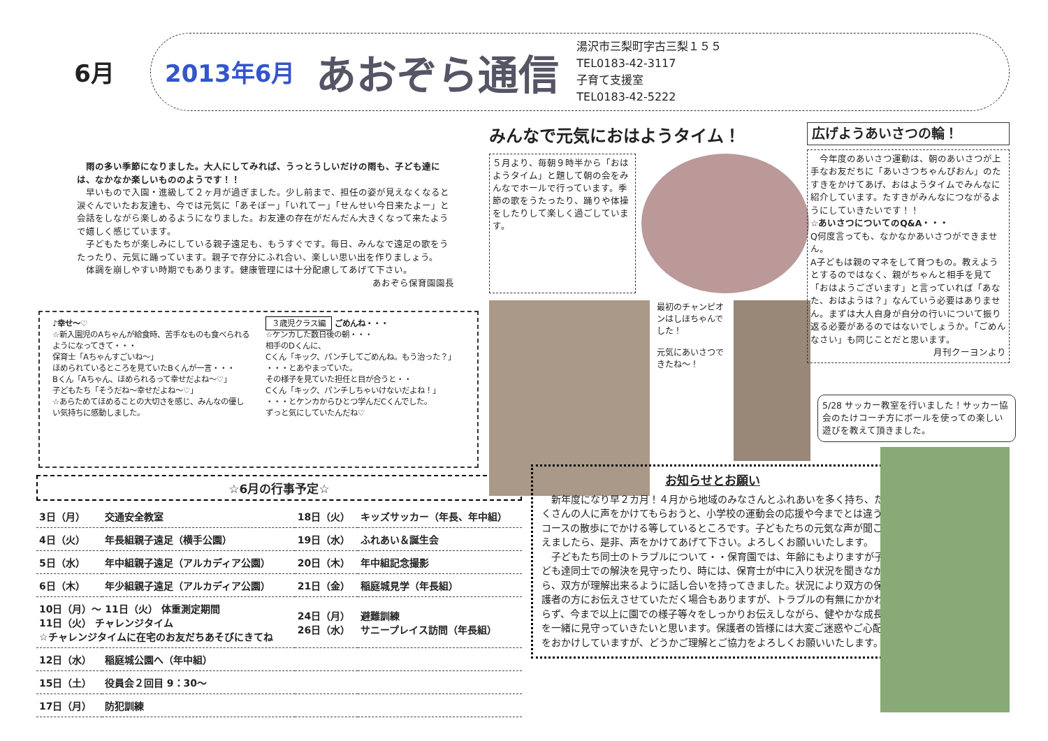6月
2013年6月 あおぞら通信
湯沢市三梨町字古三梨１５５
TEL0183-42-3117
子育て支援室
TEL0183-42-5222
雨の多い季節になりました。大人にしてみれば、うっとうしいだけの雨も、子ども達には、なかなか楽しいもののようです！！
早いもので入園・進級して２ヶ月が過ぎました。少し前まで、担任の姿が見えなくなると涙ぐんでいたお友達も、今では元気に「あそぼー」「いれてー」「せんせい今日来たよー」と会話をしながら楽しめるようになりました。お友達の存在がだんだん大きくなって来たようで嬉しく感じています。
子どもたちが楽しみにしている親子遠足も、もうすぐです。毎日、みんなで遠足の歌をうたったり、元気に踊っています。親子で存分にふれ合い、楽しい思い出を作りましょう。
体調を崩しやすい時期でもあります。健康管理には十分配慮してあげて下さい。
あおぞら保育園園長
♪幸せ〜♡
☆新入園児のAちゃんが給食時、苦手なものも食べられるようになってきて・・・
保育士「Aちゃんすごいね〜」
ほめられているところを見ていたBくんが一言・・・
Bくん「Aちゃん、ほめられるって幸せだよね〜♡」
子どもたち「そうだね〜幸せだよね〜♡」
☆あらためてほめることの大切さを感じ、みんなの優しい気持ちに感動しました。
３歳児クラス編 ごめんね・・・
☆ケンカした数日後の朝・・・
相手のDくんに、
Cくん「キック、パンチしてごめんね。もう治った？」
・・・とあやまっていた。
その様子を見ていた担任と目が合うと・・
Cくん「キック、パンチしちゃいけないだよね！」
・・・とケンカからひとつ学んだCくんでした。
ずっと気にしていたんだね♡
☆6月の行事予定☆
| 3日（月） | 交通安全教室 | 18日（火） | キッズサッカー（年長、年中組） |
| 4日（火） | 年長組親子遠足（横手公園） | 19日（水） | ふれあい＆誕生会 |
| 5日（水） | 年中組親子遠足（アルカディア公園） | 20日（木） | 年中組記念撮影 |
| 6日（木） | 年少組親子遠足（アルカディア公園） | 21日（金） | 稲庭城見学（年長組） |
| 10日（月）〜 11日（火） 体重測定期間 11日（火） チャレンジタイム ☆チャレンジタイムに在宅のお友だちあそびにきてね | | 24日（月） 26日（水） | 避難訓練 サニープレイス訪問（年長組） |
| 12日（水） | 稲庭城公園へ（年中組） | | |
| 15日（土） | 役員会２回目 9：30〜 | | |
| 17日（月） | 防犯訓練 | | |
みんなで元気におはようタイム！
５月より、毎朝９時半から「おはようタイム」と題して朝の会をみんなでホールで行っています。季節の歌をうたったり、踊りや体操をしたりして楽しく過ごしています。
最初のチャンピオンはしほちゃんでした！
元気にあいさつできたね〜！
広げようあいさつの輪！
　今年度のあいさつ運動は、朝のあいさつが上手なお友だちに「あいさつちゃんぴおん」のたすきをかけてあげ、おはようタイムでみんなに紹介しています。たすきがみんなにつながるようにしていきたいです！！
☆あいさつについてのQ&A・・・
Q何度言っても、なかなかあいさつができません。
A子どもは親のマネをして育つもの。教えようとするのではなく、親がちゃんと相手を見て「おはようございます」と言っていれば「あなた、おはようは？」なんていう必要はありません。まずは大人自身が自分の行いについて振り返る必要があるのではないでしょうか。「ごめんなさい」も同じことだと思います。
月刊クーヨンより
5/28 サッカー教室を行いました！サッカー協会のたけコーチ方にボールを使っての楽しい遊びを教えて頂きました。
お知らせとお願い
　新年度になり早２カ月！４月から地域のみなさんとふれあいを多く持ち、たくさんの人に声をかけてもらおうと、小学校の運動会の応援や今までとは違うコースの散歩にでかける等しているところです。子どもたちの元気な声が聞こえましたら、是非、声をかけてあげて下さい。よろしくお願いいたします。
　子どもたち同士のトラブルについて・・保育園では、年齢にもよりますが子ども達同士での解決を見守ったり、時には、保育士が中に入り状況を聞きながら、双方が理解出来るように話し合いを持ってきました。状況により双方の保護者の方にお伝えさせていただく場合もありますが、トラブルの有無にかかわらず、今まで以上に園での様子等々をしっかりお伝えしながら、健やかな成長を一緒に見守っていきたいと思います。保護者の皆様には大変ご迷惑やご心配をおかけしていますが、どうかご理解とご協力をよろしくお願いいたします。